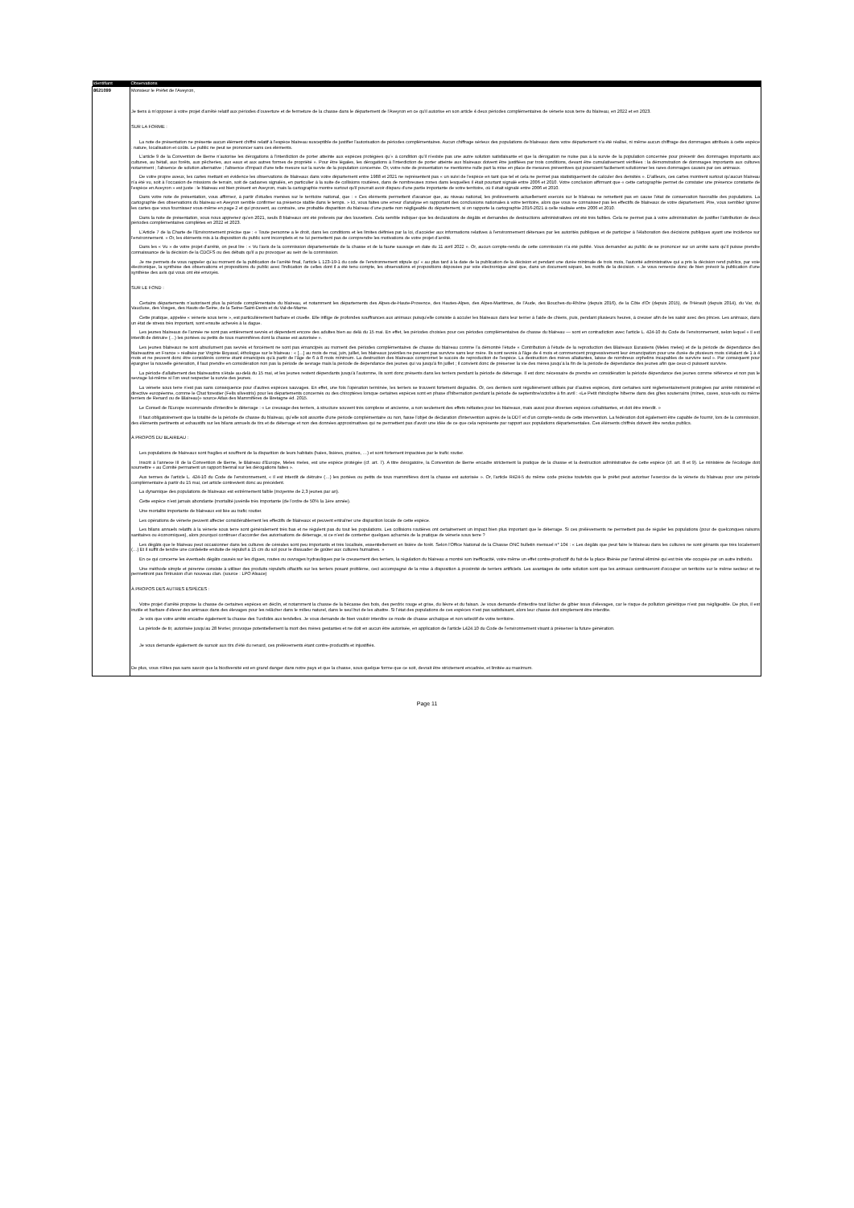| Identifiant | Observations |
| --- | --- |
| 8621099 | Monsieur le Préfet de l'Aveyron, Je tiens à m'opposer à votre projet d'arrêté relatif aux périodes d'ouverture et de fermeture de la chasse dans le département de l'Aveyron en ce qu'il autorise en son article 4 deux périodes complémentaires de vénerie sous terre du blaireau, en 2022 et en 2023. SUR LA FORME : La note de présentation ne présente aucun élément chiffré relatif à l'espèce blaireau susceptible de justifier l'autorisation de périodes complémentaires. Aucun chiffrage sérieux des populations de blaireaux dans votre département n'a été réalisé, ni même aucun chiffrage des dommages attribués à cette espèce : nature, localisation et coûts. Le public ne peut se prononcer sans ces éléments. L'article 9 de la Convention de Berne n'autorise les dérogations à l'interdiction de porter atteinte aux espèces protégées qu'« à condition qu'il n'existe pas une autre solution satisfaisante et que la dérogation ne nuise pas à la survie de la population concernée pour prévenir des dommages importants aux cultures, au bétail, aux forêts, aux pêcheries, aux eaux et aux autres formes de propriété ». Pour être légales, les dérogations à l'interdiction de porter atteinte aux blaireaux doivent être justifiées par trois conditions, devant être cumulativement vérifiées : la démonstration de dommages importants aux cultures notamment ; l'absence de solution alternative ; l'absence d'impact d'une telle mesure sur la survie de la population concernée. Or, votre note de présentation ne mentionne nulle part la mise en place de mesures préventives qui pourraient facilement solutionner les rares dommages causés par ces animaux. De votre propre aveux, les cartes mettant en évidence les observations de blaireaux dans votre département entre 1988 et 2021 ne représentent pas « un suivi de l'espèce en tant que tel et cela ne permet pas statistiquement de calculer des densités ». D'ailleurs, ces cartes montrent surtout qu'aucun blaireau n'a été vu, soit à l'occasion de missions de terrain, soit de cadavres signalés, en particulier à la suite de collisions routières, dans de nombreuses zones dans lesquelles il était pourtant signalé entre 2006 et 2010. Votre conclusion affirmant que « cette cartographie permet de constater une présence constante de l'espèce en Aveyron » est juste : le blaireau est bien présent en Aveyron, mais la cartographie montre surtout qu'il pourrait avoir disparu d'une partie importante de votre territoire, où il était signalé entre 2006 et 2010. Dans votre note de présentation, vous affirmez, à partir d'études menées sur le territoire national, que : « Ces éléments permettent d'avancer que, au niveau national, les prélèvements actuellement exercés sur le blaireau ne remettent pas en cause l'état de conservation favorable des populations. La cartographie des observations du blaireau en Aveyron semble confirmer sa présence stable dans le temps. » Ici, vous faites une erreur d'analyse en rapportant des conclusions nationales à votre territoire, alors que vous ne connaissez pas les effectifs de blaireaux de votre département. Pire, vous semblez ignorer les cartes que vous fournissez vous-même en page 2 et qui prouvent, au contraire, une probable disparition du blaireau d'une partie non négligeable du département, si on rapporte la cartographie 2016-2021 à celle réalisée entre 2006 et 2010. Dans la note de présentation, vous nous apprenez qu'en 2021, seuls 8 blaireaux ont été prélevés par des louvetiers. Cela semble indiquer que les déclarations de dégâts et demandes de destructions administratives ont été très faibles. Cela ne permet pas à votre administration de justifier l'attribution de deux périodes complémentaires complètes en 2022 et 2023. L'Article 7 de la Charte de l'Environnement précise que : « Toute personne a le droit, dans les conditions et les limites définies par la loi, d'accéder aux informations relatives à l'environnement détenues par les autorités publiques et de participer à l'élaboration des décisions publiques ayant une incidence sur l'environnement. » Or, les éléments mis à la disposition du public sont incomplets et ne lui permettent pas de comprendre les motivations de votre projet d'arrêté. Dans les « Vu » de votre projet d'arrêté, on peut lire : « Vu l'avis de la commission départementale de la chasse et de la faune sauvage en date du 11 avril 2022 ». Or, aucun compte-rendu de cette commission n'a été publié. Vous demandez au public de se prononcer sur un arrêté sans qu'il puisse prendre connaissance de la décision de la CDCFS ou des débats qu'il a pu provoquer au sein de la commission. Je me permets de vous rappeler qu'au moment de la publication de l'arrêté final, l'article L 123-19-1 du code de l'environnement stipule qu' « au plus tard à la date de la publication de la décision et pendant une durée minimale de trois mois, l'autorité administrative qui a pris la décision rend publics, par voie électronique, la synthèse des observations et propositions du public avec l'indication de celles dont il a été tenu compte, les observations et propositions déposées par voie électronique ainsi que, dans un document séparé, les motifs de la décision. » Je vous remercie donc de bien prévoir la publication d'une synthèse des avis qui vous ont été envoyés. SUR LE FOND : Certains départements n'autorisent plus la période complémentaire du blaireau, et notamment les départements des Alpes-de-Haute-Provence, des Hautes-Alpes, des Alpes-Maritimes, de l'Aude, des Bouches-du-Rhône (depuis 2016), de la Côte d'Or (depuis 2015), de l'Hérault (depuis 2014), du Var, du Vaucluse, des Vosges, des Hauts-de-Seine, de la Seine-Saint-Denis et du Val-de-Marne. Cette pratique, appelée « vénerie sous terre », est particulièrement barbare et cruelle. Elle inflige de profondes souffrances aux animaux puisqu'elle consiste à acculer les blaireaux dans leur terrier à l'aide de chiens, puis, pendant plusieurs heures, à creuser afin de les saisir avec des pinces. Les animaux, dans un état de stress très important, sont ensuite achevés à la dague. Les jeunes blaireaux de l'année ne sont pas entièrement sevrés et dépendent encore des adultes bien au delà du 15 mai. En effet, les périodes choisies pour ces périodes complémentaires de chasse du blaireau — sont en contradiction avec l'article L. 424-10 du Code de l'environnement, selon lequel « il est interdit de détruire (…) les portées ou petits de tous mammifères dont la chasse est autorisée ». Les jeunes blaireaux ne sont absolument pas sevrés et forcément ne sont pas émancipés au moment des périodes complémentaires de chasse du blaireau comme l'a démontré l'étude « Contribution à l'étude de la reproduction des Blaireaux Eurasiens (Meles meles) et de la période de dépendance des blaireautins en France » réalisée par Virginie Boyaval, éthologue sur le blaireau : « […] au mois de mai, juin, juillet, les blaireaux juvéniles ne peuvent pas survivre sans leur mère. Ils sont sevrés à l'âge de 4 mois et commencent progressivement leur émancipation pour une durée de plusieurs mois s'étalant de 1 à 4 mois et ne peuvent donc être considérés comme étant émancipés qu'à partir de l'âge de 6 à 8 mois minimum. La destruction des blaireaux compromet le succès de reproduction de l'espèce. La destruction des mères allaitantes, laisse de nombreux orphelins incapables de survivre seul ». Par conséquent pour épargner la nouvelle génération, il faut prendre en considération non pas la période de sevrage mais la période de dépendance des jeunes qui va jusqu'à fin juillet ; il convient donc de préserver la vie des mères jusqu'à la fin de la période de dépendance des jeunes afin que ceux-ci puissent survivre. La période d'allaitement des blaireautins s'étale au-delà du 15 mai, et les jeunes restent dépendants jusqu'à l'automne, ils sont donc présents dans les terriers pendant la période de déterrage. Il est donc nécessaire de prendre en considération la période dépendance des jeunes comme référence et non pas le sevrage lui-même si l'on veut respecter la survie des jeunes. La vénerie sous terre n'est pas sans conséquence pour d'autres espèces sauvages. En effet, une fois l'opération terminée, les terriers se trouvent fortement dégradés. Or, ces derniers sont régulièrement utilisés par d'autres espèces, dont certaines sont réglementairement protégées par arrêté ministériel et directive européenne, comme le Chat forestier (Felis silvestris) pour les départements concernés ou des chiroptères lorsque certaines espèces sont en phase d'hibernation pendant la période de septembre/octobre à fin avril : «Le Petit rhinolophe hiberne dans des gîtes souterrains (mines, caves, sous-sols ou même terriers de Renard ou de Blaireau)» source Atlas des Mammifères de Bretagne éd. 2015. Le Conseil de l'Europe recommande d'interdire le déterrage : « Le creusage des terriers, à structure souvent très complexe et ancienne, a non seulement des effets néfastes pour les blaireaux, mais aussi pour diverses espèces cohabitantes, et doit être interdit. » Il faut obligatoirement que la totalité de la période de chasse du blaireau, qu'elle soit assortie d'une période complémentaire ou non, fasse l'objet de déclaration d'intervention auprès de la DDT et d'un compte-rendu de cette intervention. La fédération doit également être capable de fournir, lors de la commission, des éléments pertinents et exhaustifs sur les bilans annuels de tirs et de déterrage et non des données approximatives qui ne permettent pas d'avoir une idée de ce que cela représente par rapport aux populations départementales. Ces éléments chiffrés doivent être rendus publics. À PROPOS DU BLAIREAU : Les populations de blaireaux sont fragiles et souffrent de la disparition de leurs habitats (haies, lisières, prairies, …) et sont fortement impactées par le trafic routier. Inscrit à l'annexe III de la Convention de Berne, le Blaireau d'Europe, Meles meles, est une espèce protégée (cf. art. 7). A titre dérogatoire, la Convention de Berne encadre strictement la pratique de la chasse et la destruction administrative de cette espèce (cf. art. 8 et 9). Le ministère de l'écologie doit soumettre « au Comité permanent un rapport biennal sur les dérogations faites ». Aux termes de l'article L. 424-10 du Code de l'environnement, « il est interdit de détruire (…) les portées ou petits de tous mammifères dont la chasse est autorisée ». Or, l'article R424-5 du même code précise toutefois que le préfet peut autoriser l'exercice de la vénerie du blaireau pour une période complémentaire à partir du 15 mai, cet article contrevient donc au précédent. La dynamique des populations de blaireaux est extrêmement faible (moyenne de 2,3 jeunes par an). Cette espèce n'est jamais abondante (mortalité juvénile très importante (de l'ordre de 50% la 1ère année). Une mortalité importante de blaireaux est liée au trafic routier. Les opérations de vénerie peuvent affecter considérablement les effectifs de blaireaux et peuvent entraîner une disparition locale de cette espèce. Les bilans annuels relatifs à la vénerie sous terre sont généralement très bas et ne régulent pas du tout les populations. Les collisions routières ont certainement un impact bien plus important que le déterrage. Si ces prélèvements ne permettent pas de réguler les populations (pour de quelconques raisons sanitaires ou économiques), alors pourquoi continuer d'accorder des autorisations de déterrage, si ce n'est de contenter quelques acharnés de la pratique de vénerie sous terre ? Les dégâts que le blaireau peut occasionner dans les cultures de céréales sont peu importants et très localisés, essentiellement en lisière de forêt. Selon l'Office National de la Chasse ONC bulletin mensuel n° 104 : « Les dégâts que peut faire le blaireau dans les cultures ne sont gênants que très localement (…) Et il suffit de tendre une cordelette enduite de répulsif à 15 cm du sol pour le dissuader de goûter aux cultures humaines. » En ce qui concerne les éventuels dégâts causés sur les digues, routes ou ouvrages hydrauliques par le creusement des terriers, la régulation du blaireau a montré son inefficacité, voire même un effet contre-productif du fait de la place libérée par l'animal éliminé qui est très vite occupée par un autre individu. Une méthode simple et pérenne consiste à utiliser des produits répulsifs olfactifs sur les terriers posant problème, ceci accompagné de la mise à disposition à proximité de terriers artificiels. Les avantages de cette solution sont que les animaux continueront d'occuper un territoire sur le même secteur et ne permettront pas l'intrusion d'un nouveau clan. (source : LPO Alsace) À PROPOS DES AUTRES ESPÈCES : Votre projet d'arrêté propose la chasse de certaines espèces en déclin, et notamment la chasse de la bécasse des bois, des perdrix rouge et grise, du lièvre et du faisan. Je vous demande d'interdire tout lâcher de gibier issus d'élevages, car le risque de pollution génétique n'est pas négligeable. De plus, il est inutile et barbare d'élever des animaux dans des élevages pour les relâcher dans le milieu naturel, dans le seul but de les abattre. Si l'état des populations de ces espèces n'est pas satisfaisant, alors leur chasse doit simplement être interdite. Je vois que votre arrêté encadre également la chasse des Turdidés aux tendelles. Je vous demande de bien vouloir interdire ce mode de chasse archaïque et non sélectif de votre territoire. La période de tir, autorisée jusqu'au 28 février, provoque potentiellement la mort des mères gestantes et ne doit en aucun être autorisée, en application de l'article L424.10 du Code de l'environnement visant à préserver la future génération. Je vous demande également de sursoir aux tirs d'été du renard, ces prélèvements étant contre-productifs et injustifiés. De plus, vous n'êtes pas sans savoir que la biodiversité est en grand danger dans notre pays et que la chasse, sous quelque forme que ce soit, devrait être strictement encadrée, et limitée au maximum. |
Page 11